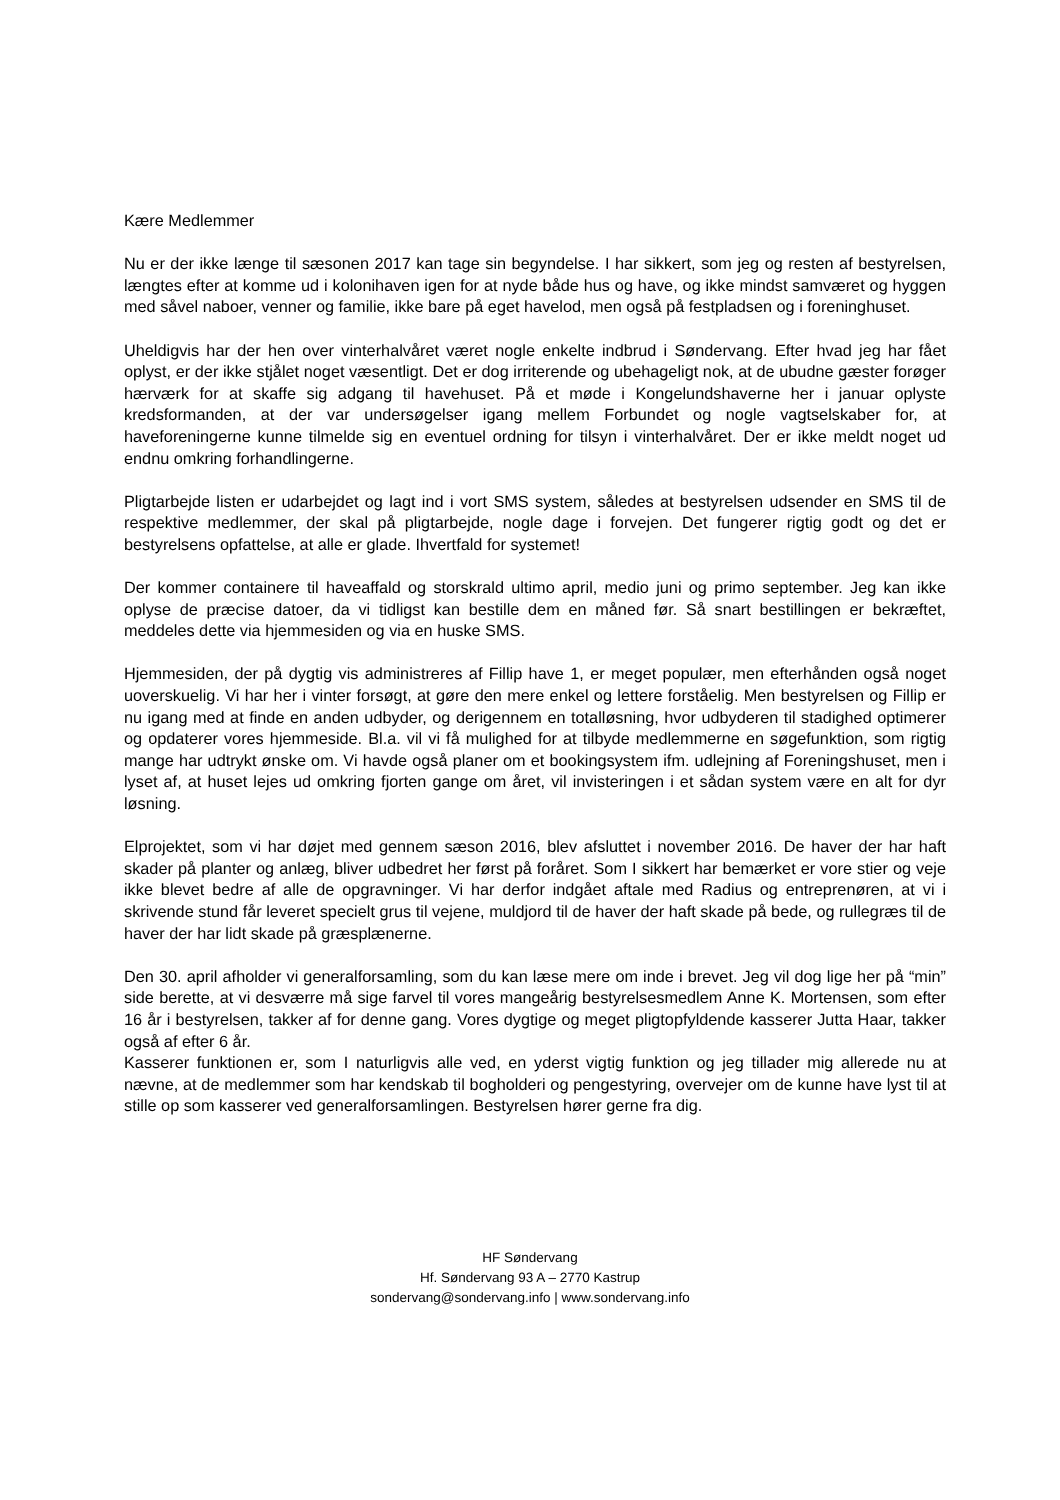Kære Medlemmer
Nu er der ikke længe til sæsonen 2017 kan tage sin begyndelse. I har sikkert, som jeg og resten af bestyrelsen, længtes efter at komme ud i kolonihaven igen for at nyde både hus og have, og ikke mindst samværet og hyggen med såvel naboer, venner og familie, ikke bare på eget havelod, men også på festpladsen og i foreninghuset.
Uheldigvis har der hen over vinterhalvåret været nogle enkelte indbrud i Søndervang. Efter hvad jeg har fået oplyst, er der ikke stjålet noget væsentligt. Det er dog irriterende og ubehageligt nok, at de ubudne gæster forøger hærværk for at skaffe sig adgang til havehuset. På et møde i Kongelundshaverne her i januar oplyste kredsformanden, at der var undersøgelser igang mellem Forbundet og nogle vagtselskaber for, at haveforeningerne kunne tilmelde sig en eventuel ordning for tilsyn i vinterhalvåret. Der er ikke meldt noget ud endnu omkring forhandlingerne.
Pligtarbejde listen er udarbejdet og lagt ind i vort SMS system, således at bestyrelsen udsender en SMS til de respektive medlemmer, der skal på pligtarbejde, nogle dage i forvejen. Det fungerer rigtig godt og det er bestyrelsens opfattelse, at alle er glade. Ihvertfald for systemet!
Der kommer containere til haveaffald og storskrald ultimo april, medio juni og primo september. Jeg kan ikke oplyse de præcise datoer, da vi tidligst kan bestille dem en måned før. Så snart bestillingen er bekræftet, meddeles dette via hjemmesiden og via en huske SMS.
Hjemmesiden, der på dygtig vis administreres af Fillip have 1, er meget populær, men efterhånden også noget uoverskuelig. Vi har her i vinter forsøgt, at gøre den mere enkel og lettere forståelig. Men bestyrelsen og Fillip er nu igang med at finde en anden udbyder, og derigennem en totalløsning, hvor udbyderen til stadighed optimerer og opdaterer vores hjemmeside. Bl.a. vil vi få mulighed for at tilbyde medlemmerne en søgefunktion, som rigtig mange har udtrykt ønske om. Vi havde også planer om et bookingsystem ifm. udlejning af Foreningshuset, men i lyset af, at huset lejes ud omkring fjorten gange om året, vil invisteringen i et sådan system være en alt for dyr løsning.
Elprojektet, som vi har døjet med gennem sæson 2016, blev afsluttet i november 2016. De haver der har haft skader på planter og anlæg, bliver udbedret her først på foråret. Som I sikkert har bemærket er vore stier og veje ikke blevet bedre af alle de opgravninger. Vi har derfor indgået aftale med Radius og entreprenøren, at vi i skrivende stund får leveret specielt grus til vejene, muldjord til de haver der haft skade på bede, og rullegræs til de haver der har lidt skade på græsplænerne.
Den 30. april afholder vi generalforsamling, som du kan læse mere om inde i brevet. Jeg vil dog lige her på “min” side berette, at vi desværre må sige farvel til vores mangeårig bestyrelsesmedlem Anne K. Mortensen, som efter 16 år i bestyrelsen, takker af for denne gang. Vores dygtige og meget pligtopfyldende kasserer Jutta Haar, takker også af efter 6 år.
Kasserer funktionen er, som I naturligvis alle ved, en yderst vigtig funktion og jeg tillader mig allerede nu at nævne, at de medlemmer som har kendskab til bogholderi og pengestyring, overvejer om de kunne have lyst til at stille op som kasserer ved generalforsamlingen. Bestyrelsen hører gerne fra dig.
HF Søndervang
Hf. Søndervang 93 A – 2770 Kastrup
sondervang@sondervang.info | www.sondervang.info